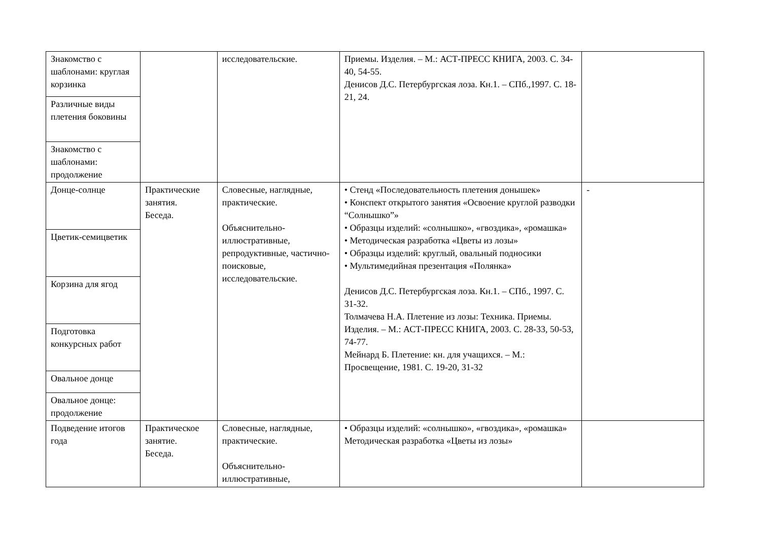| Знакомство с шаблонами: круглая корзинка | | исследовательские. | Приемы. Изделия. – М.: АСТ-ПРЕСС КНИГА, 2003. С. 34-40, 54-55. Денисов Д.С. Петербургская лоза. Кн.1. – СПб.,1997. С. 18-21, 24. | |
| Различные виды плетения боковины | | | | |
| Знакомство с шаблонами: продолжение | | | | |
| Донце-солнце | Практические занятия. Беседа. | Словесные, наглядные, практические. Объяснительно-иллюстративные, репродуктивные, частично-поисковые, исследовательские. | • Стенд «Последовательность плетения донышек» • Конспект открытого занятия «Освоение круглой разводки “Солнышко”» • Образцы изделий: «солнышко», «гвоздика», «ромашка» • Методическая разработка «Цветы из лозы» • Образцы изделий: круглый, овальный подносики • Мультимедийная презентация «Полянка» Денисов Д.С. Петербургская лоза. Кн.1. – СПб., 1997. С. 31-32. Толмачева Н.А. Плетение из лозы: Техника. Приемы. Изделия. – М.: АСТ-ПРЕСС КНИГА, 2003. С. 28-33, 50-53, 74-77. Мейнард Б. Плетение: кн. для учащихся. – М.: Просвещение, 1981. С. 19-20, 31-32 | - |
| Цветик-семицветик | | | | |
| Корзина для ягод | | | | |
| Подготовка конкурсных работ | | | | |
| Овальное донце | | | | |
| Овальное донце: продолжение | | | | |
| Подведение итогов года | Практическое занятие. Беседа. | Словесные, наглядные, практические. Объяснительно-иллюстративные, | • Образцы изделий: «солнышко», «гвоздика», «ромашка» Методическая разработка «Цветы из лозы» | |